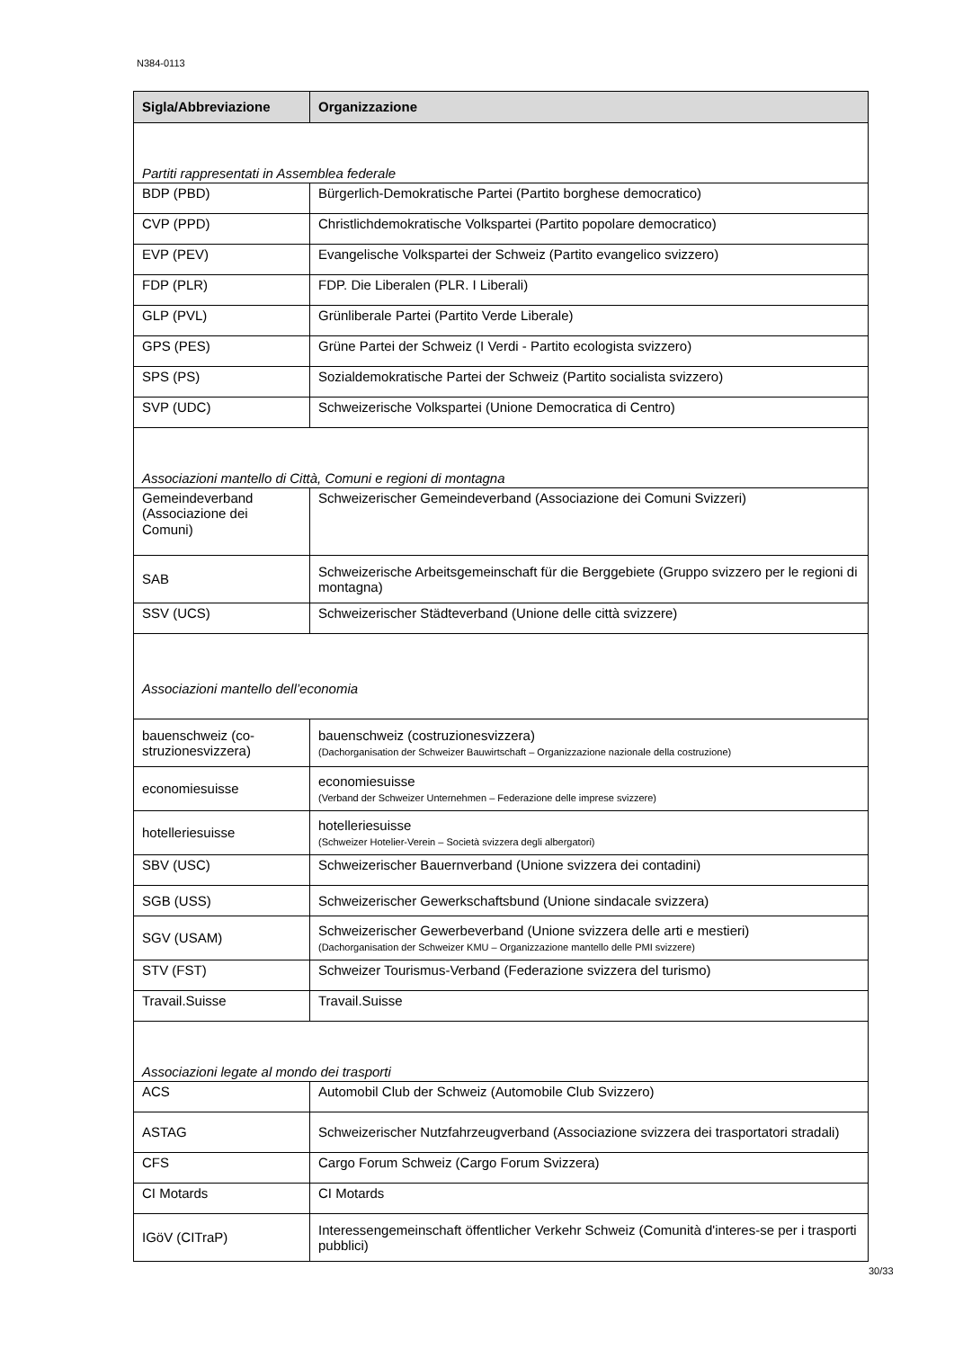N384-0113
| Sigla/Abbreviazione | Organizzazione |
| --- | --- |
| Partiti rappresentati in Assemblea federale | |
| BDP (PBD) | Bürgerlich-Demokratische Partei (Partito borghese democratico) |
| CVP (PPD) | Christlichdemokratische Volkspartei (Partito popolare democratico) |
| EVP (PEV) | Evangelische Volkspartei der Schweiz (Partito evangelico svizzero) |
| FDP (PLR) | FDP. Die Liberalen (PLR. I Liberali) |
| GLP (PVL) | Grünliberale Partei (Partito Verde Liberale) |
| GPS (PES) | Grüne Partei der Schweiz (I Verdi - Partito ecologista svizzero) |
| SPS (PS) | Sozialdemokratische Partei der Schweiz (Partito socialista svizzero) |
| SVP (UDC) | Schweizerische Volkspartei (Unione Democratica di Centro) |
| Associazioni mantello di Città, Comuni e regioni di montagna | |
| Gemeindeverband (Associazione dei Comuni) | Schweizerischer Gemeindeverband (Associazione dei Comuni Svizzeri) |
| SAB | Schweizerische Arbeitsgemeinschaft für die Berggebiete (Gruppo svizzero per le regioni di montagna) |
| SSV (UCS) | Schweizerischer Städteverband (Unione delle città svizzere) |
| Associazioni mantello dell’economia | |
| bauenschweiz (co-struzionesvizzera) | bauenschweiz (costruzionesvizzera) (Dachorganisation der Schweizer Bauwirtschaft – Organizzazione nazionale della costruzione) |
| economiesuisse | economiesuisse (Verband der Schweizer Unternehmen – Federazione delle imprese svizzere) |
| hotelleriesuisse | hotelleriesuisse (Schweizer Hotelier-Verein – Società svizzera degli albergatori) |
| SBV (USC) | Schweizerischer Bauernverband (Unione svizzera dei contadini) |
| SGB (USS) | Schweizerischer Gewerkschaftsbund (Unione sindacale svizzera) |
| SGV (USAM) | Schweizerischer Gewerbeverband (Unione svizzera delle arti e mestieri) (Dachorganisation der Schweizer KMU – Organizzazione mantello delle PMI svizzere) |
| STV (FST) | Schweizer Tourismus-Verband (Federazione svizzera del turismo) |
| Travail.Suisse | Travail.Suisse |
| Associazioni legate al mondo dei trasporti | |
| ACS | Automobil Club der Schweiz (Automobile Club Svizzero) |
| ASTAG | Schweizerischer Nutzfahrzeugverband (Associazione svizzera dei trasportatori stradali) |
| CFS | Cargo Forum Schweiz (Cargo Forum Svizzera) |
| CI Motards | CI Motards |
| IGöV (CITraP) | Interessengemeinschaft öffentlicher Verkehr Schweiz (Comunità d'interes-se per i trasporti pubblici) |
30/33